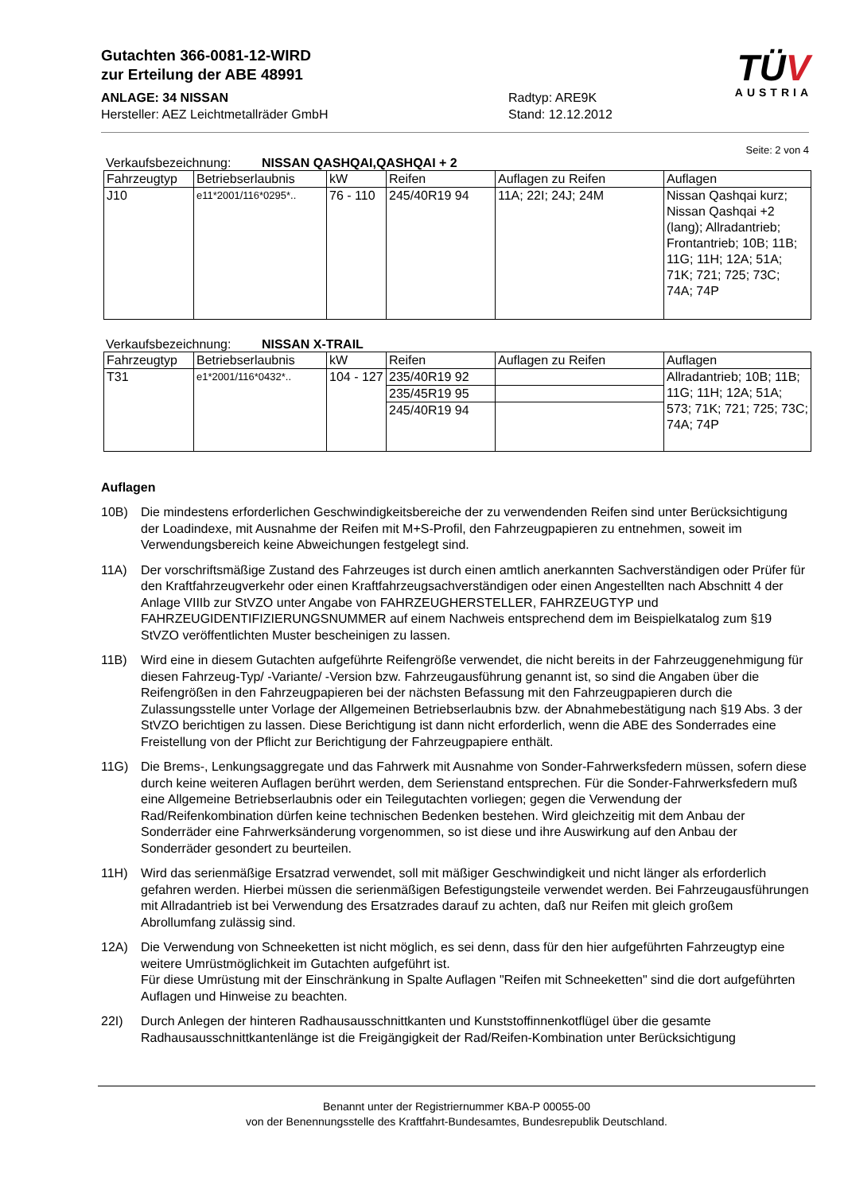Gutachten 366-0081-12-WIRD
zur Erteilung der ABE 48991
ANLAGE: 34 NISSAN
Hersteller: AEZ Leichtmetallräder GmbH
Radtyp: ARE9K
Stand: 12.12.2012
TÜV
AUSTRIA
Seite: 2 von 4
Verkaufsbezeichnung: NISSAN QASHQAI,QASHQAI + 2
| Fahrzeugtyp | Betriebserlaubnis | kW | Reifen | Auflagen zu Reifen | Auflagen |
| --- | --- | --- | --- | --- | --- |
| J10 | e11*2001/116*0295*.. | 76 - 110 | 245/40R19 94 | 11A; 22I; 24J; 24M | Nissan Qashqai kurz; Nissan Qashqai +2 (lang); Allradantrieb; Frontantrieb; 10B; 11B; 11G; 11H; 12A; 51A; 71K; 721; 725; 73C; 74A; 74P |
Verkaufsbezeichnung: NISSAN X-TRAIL
| Fahrzeugtyp | Betriebserlaubnis | kW | Reifen | Auflagen zu Reifen | Auflagen |
| --- | --- | --- | --- | --- | --- |
| T31 | e1*2001/116*0432*.. | 104 - 127 | 235/40R19 92 | | Allradantrieb; 10B; 11B; 11G; 11H; 12A; 51A; 573; 71K; 721; 725; 73C; 74A; 74P |
| | | | 235/45R19 95 | | |
| | | | 245/40R19 94 | | |
Auflagen
10B) Die mindestens erforderlichen Geschwindigkeitsbereiche der zu verwendenden Reifen sind unter Berücksichtigung der Loadindexe, mit Ausnahme der Reifen mit M+S-Profil, den Fahrzeugpapieren zu entnehmen, soweit im Verwendungsbereich keine Abweichungen festgelegt sind.
11A) Der vorschriftsmäßige Zustand des Fahrzeuges ist durch einen amtlich anerkannten Sachverständigen oder Prüfer für den Kraftfahrzeugverkehr oder einen Kraftfahrzeugsachverständigen oder einen Angestellten nach Abschnitt 4 der Anlage VIIIb zur StVZO unter Angabe von FAHRZEUGHERSTELLER, FAHRZEUGTYP und FAHRZEUGIDENTIFIZIERUNGSNUMMER auf einem Nachweis entsprechend dem im Beispielkatalog zum §19 StVZO veröffentlichten Muster bescheinigen zu lassen.
11B) Wird eine in diesem Gutachten aufgeführte Reifengröße verwendet, die nicht bereits in der Fahrzeuggenehmigung für diesen Fahrzeug-Typ/ -Variante/ -Version bzw. Fahrzeugausführung genannt ist, so sind die Angaben über die Reifengrößen in den Fahrzeugpapieren bei der nächsten Befassung mit den Fahrzeugpapieren durch die Zulassungsstelle unter Vorlage der Allgemeinen Betriebserlaubnis bzw. der Abnahmebestätigung nach §19 Abs. 3 der StVZO berichtigen zu lassen. Diese Berichtigung ist dann nicht erforderlich, wenn die ABE des Sonderrades eine Freistellung von der Pflicht zur Berichtigung der Fahrzeugpapiere enthält.
11G) Die Brems-, Lenkungsaggregate und das Fahrwerk mit Ausnahme von Sonder-Fahrwerksfedern müssen, sofern diese durch keine weiteren Auflagen berührt werden, dem Serienstand entsprechen. Für die Sonder-Fahrwerksfedern muß eine Allgemeine Betriebserlaubnis oder ein Teilegutachten vorliegen; gegen die Verwendung der Rad/Reifenkombination dürfen keine technischen Bedenken bestehen. Wird gleichzeitig mit dem Anbau der Sonderräder eine Fahrwerksänderung vorgenommen, so ist diese und ihre Auswirkung auf den Anbau der Sonderräder gesondert zu beurteilen.
11H) Wird das serienmäßige Ersatzrad verwendet, soll mit mäßiger Geschwindigkeit und nicht länger als erforderlich gefahren werden. Hierbei müssen die serienmäßigen Befestigungsteile verwendet werden. Bei Fahrzeugausführungen mit Allradantrieb ist bei Verwendung des Ersatzrades darauf zu achten, daß nur Reifen mit gleich großem Abrollumfang zulässig sind.
12A) Die Verwendung von Schneeketten ist nicht möglich, es sei denn, dass für den hier aufgeführten Fahrzeugtyp eine weitere Umrüstmöglichkeit im Gutachten aufgeführt ist.
Für diese Umrüstung mit der Einschränkung in Spalte Auflagen "Reifen mit Schneeketten" sind die dort aufgeführten Auflagen und Hinweise zu beachten.
22I) Durch Anlegen der hinteren Radhausausschnittkanten und Kunststoffinnenkotflügel über die gesamte Radhausausschnittkantenlänge ist die Freigängigkeit der Rad/Reifen-Kombination unter Berücksichtigung
Benannt unter der Registriernummer KBA-P 00055-00
von der Benennungsstelle des Kraftfahrt-Bundesamtes, Bundesrepublik Deutschland.